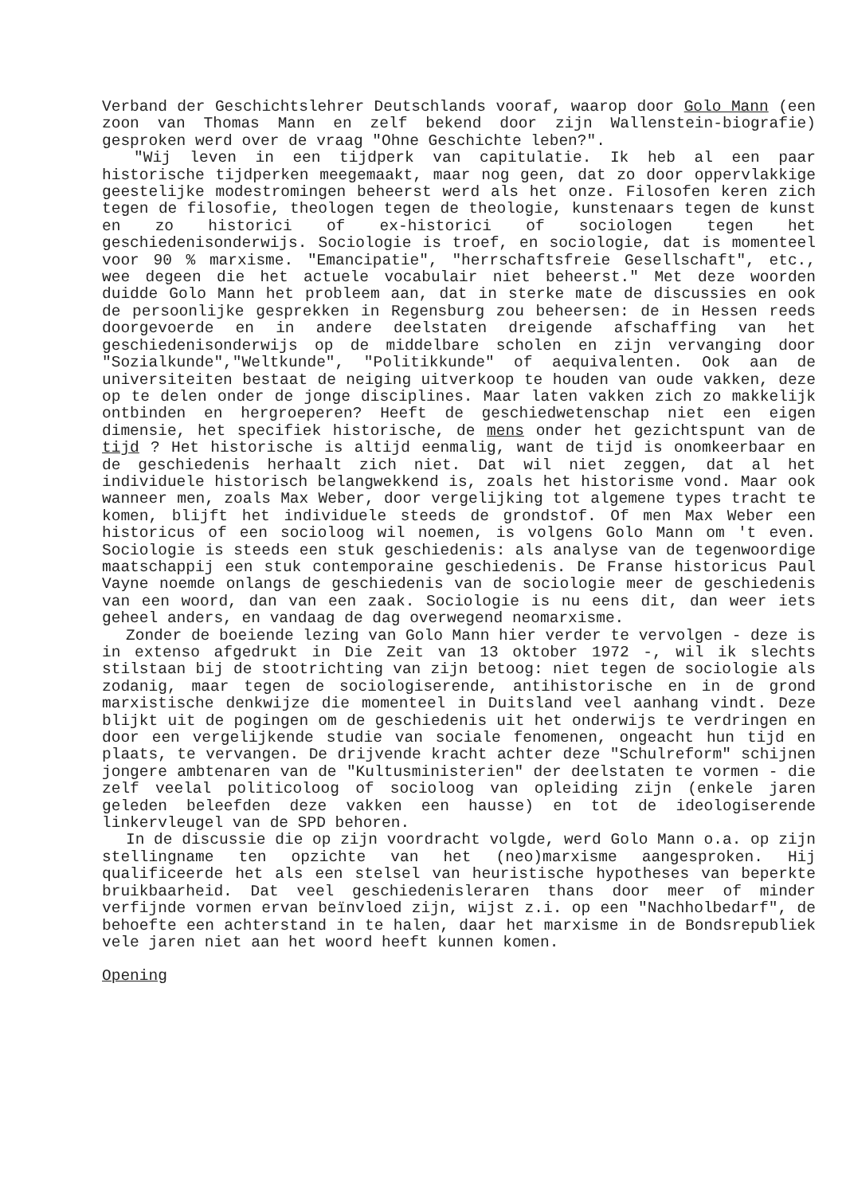Verband der Geschichtslehrer Deutschlands vooraf, waarop door Golo Mann (een zoon van Thomas Mann en zelf bekend door zijn Wallenstein-biografie) gesproken werd over de vraag "Ohne Geschichte leben?".
"Wij leven in een tijdperk van capitulatie. Ik heb al een paar historische tijdperken meegemaakt, maar nog geen, dat zo door oppervlakkige geestelijke modestromingen beheerst werd als het onze. Filosofen keren zich tegen de filosofie, theologen tegen de theologie, kunstenaars tegen de kunst en zo historici of ex-historici of sociologen tegen het geschiedenisonderwijs. Sociologie is troef, en sociologie, dat is momenteel voor 90 % marxisme. "Emancipatie", "herrschaftsfreie Gesellschaft", etc., wee degeen die het actuele vocabulair niet beheerst." Met deze woorden duidde Golo Mann het probleem aan, dat in sterke mate de discussies en ook de persoonlijke gesprekken in Regensburg zou beheersen: de in Hessen reeds doorgevoerde en in andere deelstaten dreigende afschaffing van het geschiedenisonderwijs op de middelbare scholen en zijn vervanging door "Sozialkunde","Weltkunde", "Politikkunde" of aequivalenten. Ook aan de universiteiten bestaat de neiging uitverkoop te houden van oude vakken, deze op te delen onder de jonge disciplines. Maar laten vakken zich zo makkelijk ontbinden en hergroeperen? Heeft de geschiedwetenschap niet een eigen dimensie, het specifiek historische, de mens onder het gezichtspunt van de tijd ? Het historische is altijd eenmalig, want de tijd is onomkeerbaar en de geschiedenis herhaalt zich niet. Dat wil niet zeggen, dat al het individuele historisch belangwekkend is, zoals het historisme vond. Maar ook wanneer men, zoals Max Weber, door vergelijking tot algemene types tracht te komen, blijft het individuele steeds de grondstof. Of men Max Weber een historicus of een socioloog wil noemen, is volgens Golo Mann om 't even. Sociologie is steeds een stuk geschiedenis: als analyse van de tegenwoordige maatschappij een stuk contemporaine geschiedenis. De Franse historicus Paul Vayne noemde onlangs de geschiedenis van de sociologie meer de geschiedenis van een woord, dan van een zaak. Sociologie is nu eens dit, dan weer iets geheel anders, en vandaag de dag overwegend neomarxisme.
Zonder de boeiende lezing van Golo Mann hier verder te vervolgen - deze is in extenso afgedrukt in Die Zeit van 13 oktober 1972 -, wil ik slechts stilstaan bij de stootrichting van zijn betoog: niet tegen de sociologie als zodanig, maar tegen de sociologiserende, antihistorische en in de grond marxistische denkwijze die momenteel in Duitsland veel aanhang vindt. Deze blijkt uit de pogingen om de geschiedenis uit het onderwijs te verdringen en door een vergelijkende studie van sociale fenomenen, ongeacht hun tijd en plaats, te vervangen. De drijvende kracht achter deze "Schulreform" schijnen jongere ambtenaren van de "Kultusministerien" der deelstaten te vormen - die zelf veelal politicoloog of socioloog van opleiding zijn (enkele jaren geleden beleefden deze vakken een hausse) en tot de ideologiserende linkervleugel van de SPD behoren.
In de discussie die op zijn voordracht volgde, werd Golo Mann o.a. op zijn stellingname ten opzichte van het (neo)marxisme aangesproken. Hij qualificeerde het als een stelsel van heuristische hypotheses van beperkte bruikbaarheid. Dat veel geschiedenisleraren thans door meer of minder verfijnde vormen ervan beïnvloed zijn, wijst z.i. op een "Nachholbedarf", de behoefte een achterstand in te halen, daar het marxisme in de Bondsrepubliek vele jaren niet aan het woord heeft kunnen komen.
Opening